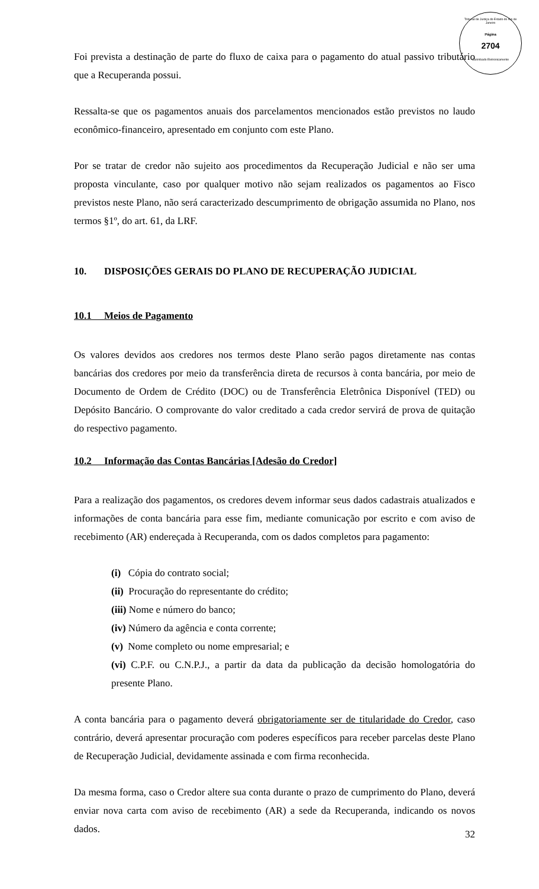Tribunal de Justiça do Estado do Rio de Janeiro
Página
2704
Carimbado Eletronicamente
Foi prevista a destinação de parte do fluxo de caixa para o pagamento do atual passivo tributário que a Recuperanda possui.
Ressalta-se que os pagamentos anuais dos parcelamentos mencionados estão previstos no laudo econômico-financeiro, apresentado em conjunto com este Plano.
Por se tratar de credor não sujeito aos procedimentos da Recuperação Judicial e não ser uma proposta vinculante, caso por qualquer motivo não sejam realizados os pagamentos ao Fisco previstos neste Plano, não será caracterizado descumprimento de obrigação assumida no Plano, nos termos §1º, do art. 61, da LRF.
10. DISPOSIÇÕES GERAIS DO PLANO DE RECUPERAÇÃO JUDICIAL
10.1 Meios de Pagamento
Os valores devidos aos credores nos termos deste Plano serão pagos diretamente nas contas bancárias dos credores por meio da transferência direta de recursos à conta bancária, por meio de Documento de Ordem de Crédito (DOC) ou de Transferência Eletrônica Disponível (TED) ou Depósito Bancário. O comprovante do valor creditado a cada credor servirá de prova de quitação do respectivo pagamento.
10.2 Informação das Contas Bancárias [Adesão do Credor]
Para a realização dos pagamentos, os credores devem informar seus dados cadastrais atualizados e informações de conta bancária para esse fim, mediante comunicação por escrito e com aviso de recebimento (AR) endereçada à Recuperanda, com os dados completos para pagamento:
(i) Cópia do contrato social;
(ii) Procuração do representante do crédito;
(iii) Nome e número do banco;
(iv) Número da agência e conta corrente;
(v) Nome completo ou nome empresarial; e
(vi) C.P.F. ou C.N.P.J., a partir da data da publicação da decisão homologatória do presente Plano.
A conta bancária para o pagamento deverá obrigatoriamente ser de titularidade do Credor, caso contrário, deverá apresentar procuração com poderes específicos para receber parcelas deste Plano de Recuperação Judicial, devidamente assinada e com firma reconhecida.
Da mesma forma, caso o Credor altere sua conta durante o prazo de cumprimento do Plano, deverá enviar nova carta com aviso de recebimento (AR) a sede da Recuperanda, indicando os novos dados.
32